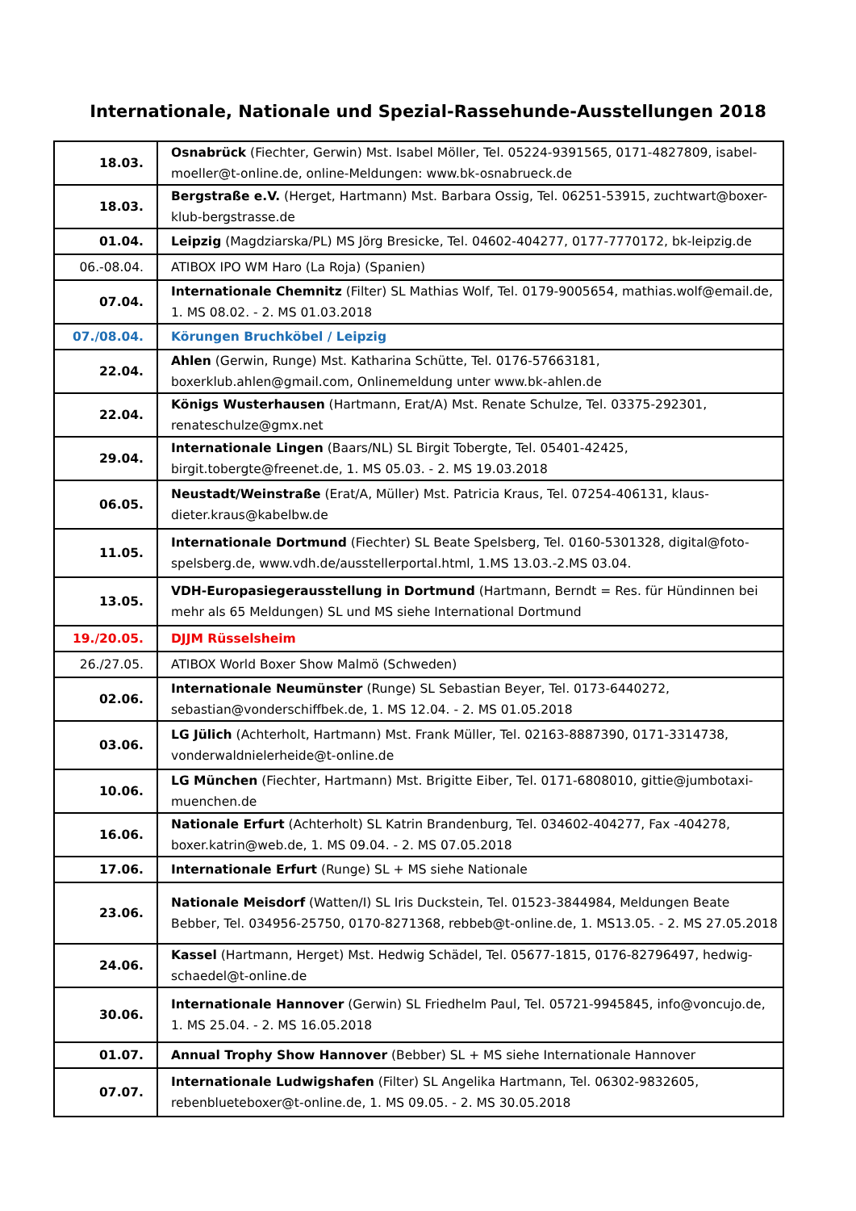Internationale, Nationale und Spezial-Rassehunde-Ausstellungen 2018
| 18.03. | Osnabrück (Fiechter, Gerwin) Mst. Isabel Möller, Tel. 05224-9391565, 0171-4827809, isabel-moeller@t-online.de, online-Meldungen: www.bk-osnabrueck.de |
| 18.03. | Bergstraße e.V. (Herget, Hartmann) Mst. Barbara Ossig, Tel. 06251-53915, zuchtwart@boxer-klub-bergstrasse.de |
| 01.04. | Leipzig (Magdziarska/PL) MS Jörg Bresicke, Tel. 04602-404277, 0177-7770172, bk-leipzig.de |
| 06.-08.04. | ATIBOX IPO WM Haro (La Roja) (Spanien) |
| 07.04. | Internationale Chemnitz (Filter) SL Mathias Wolf, Tel. 0179-9005654, mathias.wolf@email.de, 1. MS 08.02. - 2. MS 01.03.2018 |
| 07./08.04. | Körungen Bruchköbel / Leipzig |
| 22.04. | Ahlen (Gerwin, Runge) Mst. Katharina Schütte, Tel. 0176-57663181, boxerklub.ahlen@gmail.com, Onlinemeldung unter www.bk-ahlen.de |
| 22.04. | Königs Wusterhausen (Hartmann, Erat/A) Mst. Renate Schulze, Tel. 03375-292301, renateschulze@gmx.net |
| 29.04. | Internationale Lingen (Baars/NL) SL Birgit Tobergte, Tel. 05401-42425, birgit.tobergte@freenet.de, 1. MS 05.03. - 2. MS 19.03.2018 |
| 06.05. | Neustadt/Weinstraße (Erat/A, Müller) Mst. Patricia Kraus, Tel. 07254-406131, klaus-dieter.kraus@kabelbw.de |
| 11.05. | Internationale Dortmund (Fiechter) SL Beate Spelsberg, Tel. 0160-5301328, digital@foto-spelsberg.de, www.vdh.de/ausstellerportal.html, 1.MS 13.03.-2.MS 03.04. |
| 13.05. | VDH-Europasiegerausstellung in Dortmund (Hartmann, Berndt = Res. für Hündinnen bei mehr als 65 Meldungen) SL und MS siehe International Dortmund |
| 19./20.05. | DJJM Rüsselsheim |
| 26./27.05. | ATIBOX World Boxer Show Malmö (Schweden) |
| 02.06. | Internationale Neumünster (Runge) SL Sebastian Beyer, Tel. 0173-6440272, sebastian@vonderschiffbek.de, 1. MS 12.04. - 2. MS 01.05.2018 |
| 03.06. | LG Jülich (Achterholt, Hartmann) Mst. Frank Müller, Tel. 02163-8887390, 0171-3314738, vonderwaldnielerheide@t-online.de |
| 10.06. | LG München (Fiechter, Hartmann) Mst. Brigitte Eiber, Tel. 0171-6808010, gittie@jumbotaxi-muenchen.de |
| 16.06. | Nationale Erfurt (Achterholt) SL Katrin Brandenburg, Tel. 034602-404277, Fax -404278, boxer.katrin@web.de, 1. MS 09.04. - 2. MS 07.05.2018 |
| 17.06. | Internationale Erfurt (Runge) SL + MS siehe Nationale |
| 23.06. | Nationale Meisdorf (Watten/I) SL Iris Duckstein, Tel. 01523-3844984, Meldungen Beate Bebber, Tel. 034956-25750, 0170-8271368, rebbeb@t-online.de, 1. MS13.05. - 2. MS 27.05.2018 |
| 24.06. | Kassel (Hartmann, Herget) Mst. Hedwig Schädel, Tel. 05677-1815, 0176-82796497, hedwig-schaedel@t-online.de |
| 30.06. | Internationale Hannover (Gerwin) SL Friedhelm Paul, Tel. 05721-9945845, info@voncujo.de, 1. MS 25.04. - 2. MS 16.05.2018 |
| 01.07. | Annual Trophy Show Hannover (Bebber) SL + MS siehe Internationale Hannover |
| 07.07. | Internationale Ludwigshafen (Filter) SL Angelika Hartmann, Tel. 06302-9832605, rebenblueteboxer@t-online.de, 1. MS 09.05. - 2. MS 30.05.2018 |